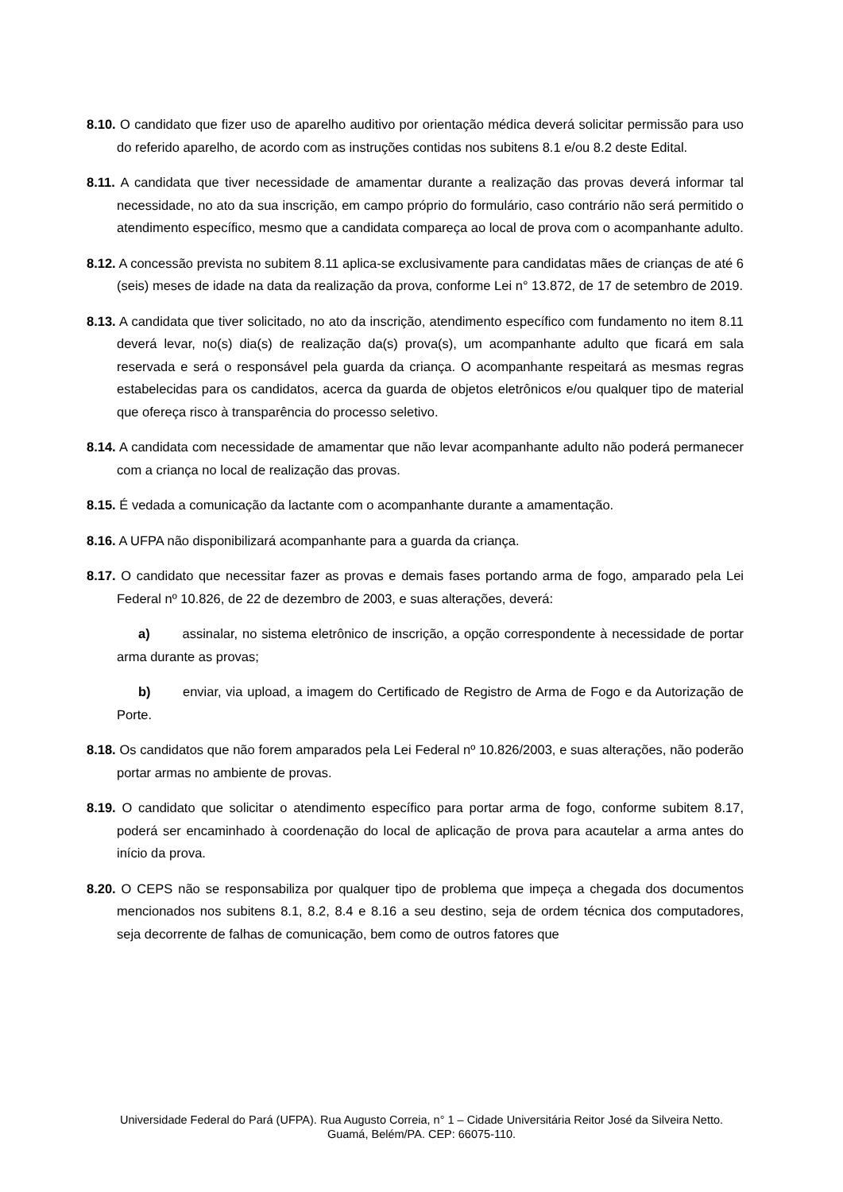8.10. O candidato que fizer uso de aparelho auditivo por orientação médica deverá solicitar permissão para uso do referido aparelho, de acordo com as instruções contidas nos subitens 8.1 e/ou 8.2 deste Edital.
8.11. A candidata que tiver necessidade de amamentar durante a realização das provas deverá informar tal necessidade, no ato da sua inscrição, em campo próprio do formulário, caso contrário não será permitido o atendimento específico, mesmo que a candidata compareça ao local de prova com o acompanhante adulto.
8.12. A concessão prevista no subitem 8.11 aplica-se exclusivamente para candidatas mães de crianças de até 6 (seis) meses de idade na data da realização da prova, conforme Lei n° 13.872, de 17 de setembro de 2019.
8.13. A candidata que tiver solicitado, no ato da inscrição, atendimento específico com fundamento no item 8.11 deverá levar, no(s) dia(s) de realização da(s) prova(s), um acompanhante adulto que ficará em sala reservada e será o responsável pela guarda da criança. O acompanhante respeitará as mesmas regras estabelecidas para os candidatos, acerca da guarda de objetos eletrônicos e/ou qualquer tipo de material que ofereça risco à transparência do processo seletivo.
8.14. A candidata com necessidade de amamentar que não levar acompanhante adulto não poderá permanecer com a criança no local de realização das provas.
8.15. É vedada a comunicação da lactante com o acompanhante durante a amamentação.
8.16. A UFPA não disponibilizará acompanhante para a guarda da criança.
8.17. O candidato que necessitar fazer as provas e demais fases portando arma de fogo, amparado pela Lei Federal nº 10.826, de 22 de dezembro de 2003, e suas alterações, deverá:
a) assinalar, no sistema eletrônico de inscrição, a opção correspondente à necessidade de portar arma durante as provas;
b) enviar, via upload, a imagem do Certificado de Registro de Arma de Fogo e da Autorização de Porte.
8.18. Os candidatos que não forem amparados pela Lei Federal nº 10.826/2003, e suas alterações, não poderão portar armas no ambiente de provas.
8.19. O candidato que solicitar o atendimento específico para portar arma de fogo, conforme subitem 8.17, poderá ser encaminhado à coordenação do local de aplicação de prova para acautelar a arma antes do início da prova.
8.20. O CEPS não se responsabiliza por qualquer tipo de problema que impeça a chegada dos documentos mencionados nos subitens 8.1, 8.2, 8.4 e 8.16 a seu destino, seja de ordem técnica dos computadores, seja decorrente de falhas de comunicação, bem como de outros fatores que
Universidade Federal do Pará (UFPA). Rua Augusto Correia, n° 1 – Cidade Universitária Reitor José da Silveira Netto.
Guamá, Belém/PA. CEP: 66075-110.